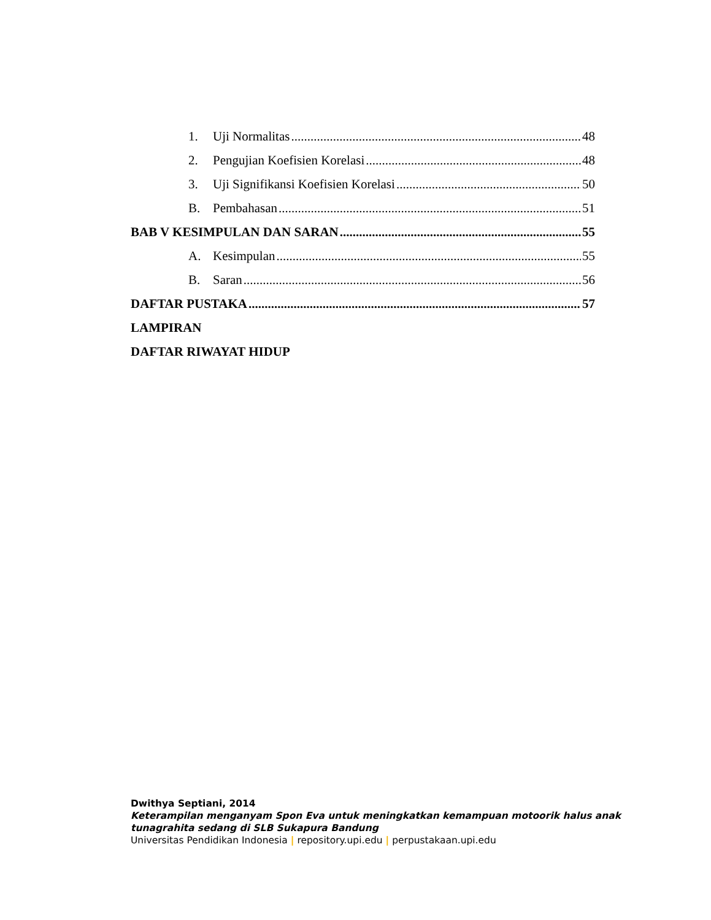1. Uji Normalitas 48
2. Pengujian Koefisien Korelasi 48
3. Uji Signifikansi Koefisien Korelasi 50
B. Pembahasan 51
BAB V KESIMPULAN DAN SARAN 55
A. Kesimpulan 55
B. Saran 56
DAFTAR PUSTAKA 57
LAMPIRAN
DAFTAR RIWAYAT HIDUP
Dwithya Septiani, 2014
Keterampilan menganyam Spon Eva untuk meningkatkan kemampuan motoorik halus anak
tunagrahita sedang di SLB Sukapura Bandung
Universitas Pendidikan Indonesia | repository.upi.edu | perpustakaan.upi.edu